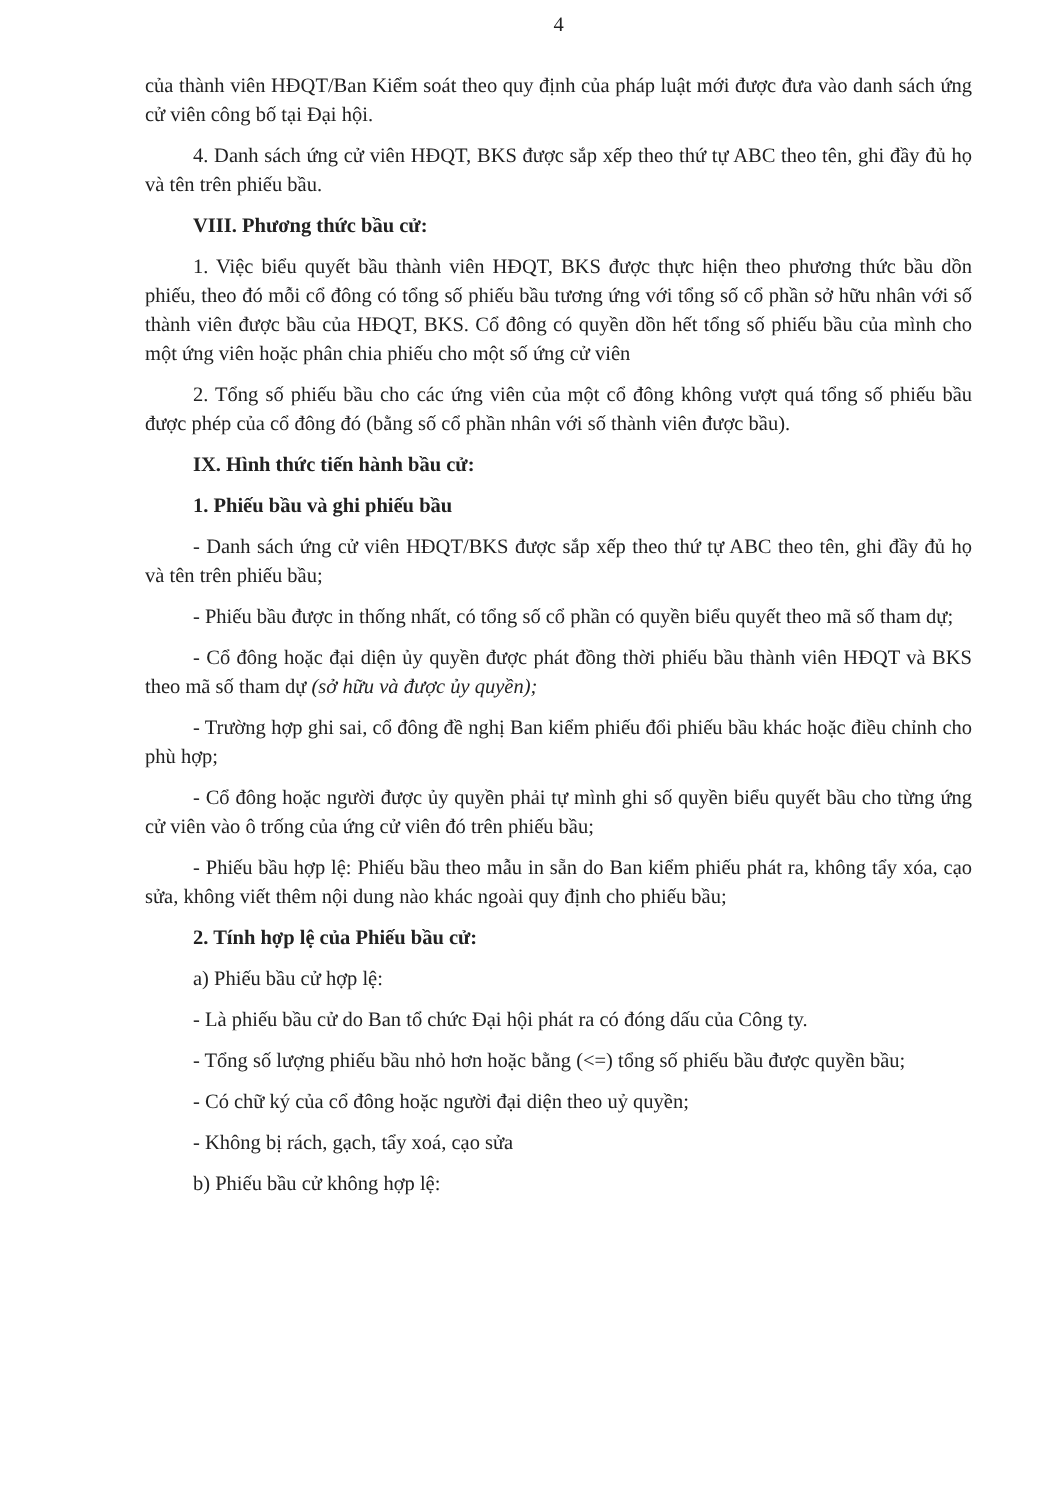4
của thành viên HĐQT/Ban Kiểm soát theo quy định của pháp luật mới được đưa vào danh sách ứng cử viên công bố tại Đại hội.
4. Danh sách ứng cử viên HĐQT, BKS được sắp xếp theo thứ tự ABC theo tên, ghi đầy đủ họ và tên trên phiếu bầu.
VIII. Phương thức bầu cử:
1. Việc biểu quyết bầu thành viên HĐQT, BKS được thực hiện theo phương thức bầu dồn phiếu, theo đó mỗi cổ đông có tổng số phiếu bầu tương ứng với tổng số cổ phần sở hữu nhân với số thành viên được bầu của HĐQT, BKS. Cổ đông có quyền dồn hết tổng số phiếu bầu của mình cho một ứng viên hoặc phân chia phiếu cho một số ứng cử viên
2. Tổng số phiếu bầu cho các ứng viên của một cổ đông không vượt quá tổng số phiếu bầu được phép của cổ đông đó (bằng số cổ phần nhân với số thành viên được bầu).
IX. Hình thức tiến hành bầu cử:
1. Phiếu bầu và ghi phiếu bầu
- Danh sách ứng cử viên HĐQT/BKS được sắp xếp theo thứ tự ABC theo tên, ghi đầy đủ họ và tên trên phiếu bầu;
- Phiếu bầu được in thống nhất, có tổng số cổ phần có quyền biểu quyết theo mã số tham dự;
- Cổ đông hoặc đại diện ủy quyền được phát đồng thời phiếu bầu thành viên HĐQT và BKS theo mã số tham dự (sở hữu và được ủy quyền);
- Trường hợp ghi sai, cổ đông đề nghị Ban kiểm phiếu đổi phiếu bầu khác hoặc điều chỉnh cho phù hợp;
- Cổ đông hoặc người được ủy quyền phải tự mình ghi số quyền biểu quyết bầu cho từng ứng cử viên vào ô trống của ứng cử viên đó trên phiếu bầu;
- Phiếu bầu hợp lệ: Phiếu bầu theo mẫu in sẵn do Ban kiểm phiếu phát ra, không tẩy xóa, cạo sửa, không viết thêm nội dung nào khác ngoài quy định cho phiếu bầu;
2. Tính hợp lệ của Phiếu bầu cử:
a) Phiếu bầu cử hợp lệ:
- Là phiếu bầu cử do Ban tổ chức Đại hội phát ra có đóng dấu của Công ty.
- Tổng số lượng phiếu bầu nhỏ hơn hoặc bằng (<=) tổng số phiếu bầu được quyền bầu;
- Có chữ ký của cổ đông hoặc người đại diện theo uỷ quyền;
- Không bị rách, gạch, tẩy xoá, cạo sửa
b) Phiếu bầu cử không hợp lệ: